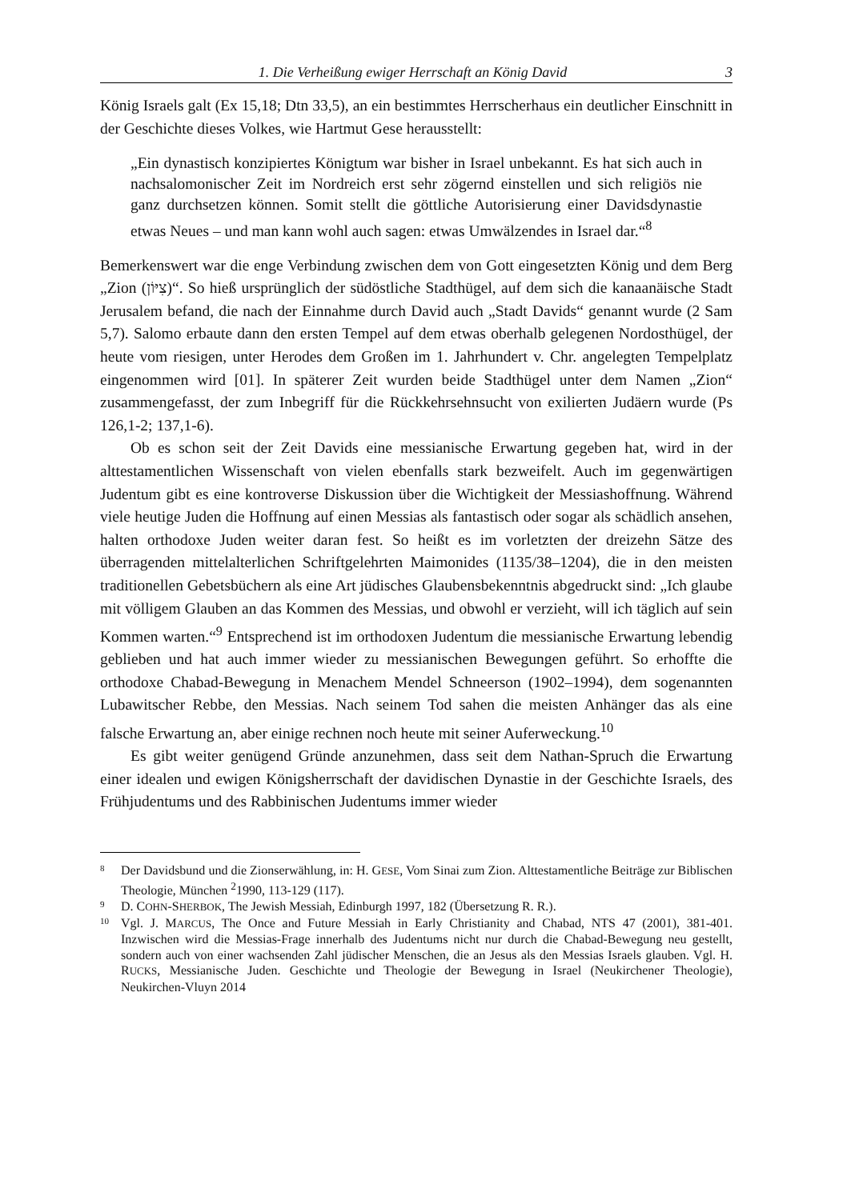1. Die Verheißung ewiger Herrschaft an König David 3
König Israels galt (Ex 15,18; Dtn 33,5), an ein bestimmtes Herrscherhaus ein deutlicher Einschnitt in der Geschichte dieses Volkes, wie Hartmut Gese herausstellt:
„Ein dynastisch konzipiertes Königtum war bisher in Israel unbekannt. Es hat sich auch in nachsalomonischer Zeit im Nordreich erst sehr zögernd einstellen und sich religiös nie ganz durchsetzen können. Somit stellt die göttliche Autorisierung einer Davidsdynastie etwas Neues – und man kann wohl auch sagen: etwas Umwälzendes in Israel dar.“<sup>8</sup>
Bemerkenswert war die enge Verbindung zwischen dem von Gott eingesetzten König und dem Berg „Zion (צִיּוֹן)“. So hieß ursprünglich der südöstliche Stadthügel, auf dem sich die kanaanäische Stadt Jerusalem befand, die nach der Einnahme durch David auch „Stadt Davids“ genannt wurde (2 Sam 5,7). Salomo erbaute dann den ersten Tempel auf dem etwas oberhalb gelegenen Nordosthügel, der heute vom riesigen, unter Herodes dem Großen im 1. Jahrhundert v. Chr. angelegten Tempelplatz eingenommen wird [01]. In späterer Zeit wurden beide Stadthügel unter dem Namen „Zion“ zusammengefasst, der zum Inbegriff für die Rückkehrsehnsucht von exilierten Judäern wurde (Ps 126,1-2; 137,1-6).
Ob es schon seit der Zeit Davids eine messianische Erwartung gegeben hat, wird in der alttestamentlichen Wissenschaft von vielen ebenfalls stark bezweifelt. Auch im gegenwärtigen Judentum gibt es eine kontroverse Diskussion über die Wichtigkeit der Messiashoffnung. Während viele heutige Juden die Hoffnung auf einen Messias als fantastisch oder sogar als schädlich ansehen, halten orthodoxe Juden weiter daran fest. So heißt es im vorletzten der dreizehn Sätze des überragenden mittelalterlichen Schriftgelehrten Maimonides (1135/38–1204), die in den meisten traditionellen Gebetsbüchern als eine Art jüdisches Glaubensbekenntnis abgedruckt sind: „Ich glaube mit völligem Glauben an das Kommen des Messias, und obwohl er verzieht, will ich täglich auf sein Kommen warten.“<sup>9</sup> Entsprechend ist im orthodoxen Judentum die messianische Erwartung lebendig geblieben und hat auch immer wieder zu messianischen Bewegungen geführt. So erhoffte die orthodoxe Chabad-Bewegung in Menachem Mendel Schneerson (1902–1994), dem sogenannten Lubawitscher Rebbe, den Messias. Nach seinem Tod sahen die meisten Anhänger das als eine falsche Erwartung an, aber einige rechnen noch heute mit seiner Auferweckung.<sup>10</sup>
Es gibt weiter genügend Gründe anzunehmen, dass seit dem Nathan-Spruch die Erwartung einer idealen und ewigen Königsherrschaft der davidischen Dynastie in der Geschichte Israels, des Frühjudentums und des Rabbinischen Judentums immer wieder
8 Der Davidsbund und die Zionserwählung, in: H. GESE, Vom Sinai zum Zion. Alttestamentliche Beiträge zur Biblischen Theologie, München <sup>2</sup>1990, 113-129 (117).
9 D. COHN-SHERBOK, The Jewish Messiah, Edinburgh 1997, 182 (Übersetzung R. R.).
10 Vgl. J. MARCUS, The Once and Future Messiah in Early Christianity and Chabad, NTS 47 (2001), 381-401. Inzwischen wird die Messias-Frage innerhalb des Judentums nicht nur durch die Chabad-Bewegung neu gestellt, sondern auch von einer wachsenden Zahl jüdischer Menschen, die an Jesus als den Messias Israels glauben. Vgl. H. RUCKS, Messianische Juden. Geschichte und Theologie der Bewegung in Israel (Neukirchener Theologie), Neukirchen-Vluyn 2014